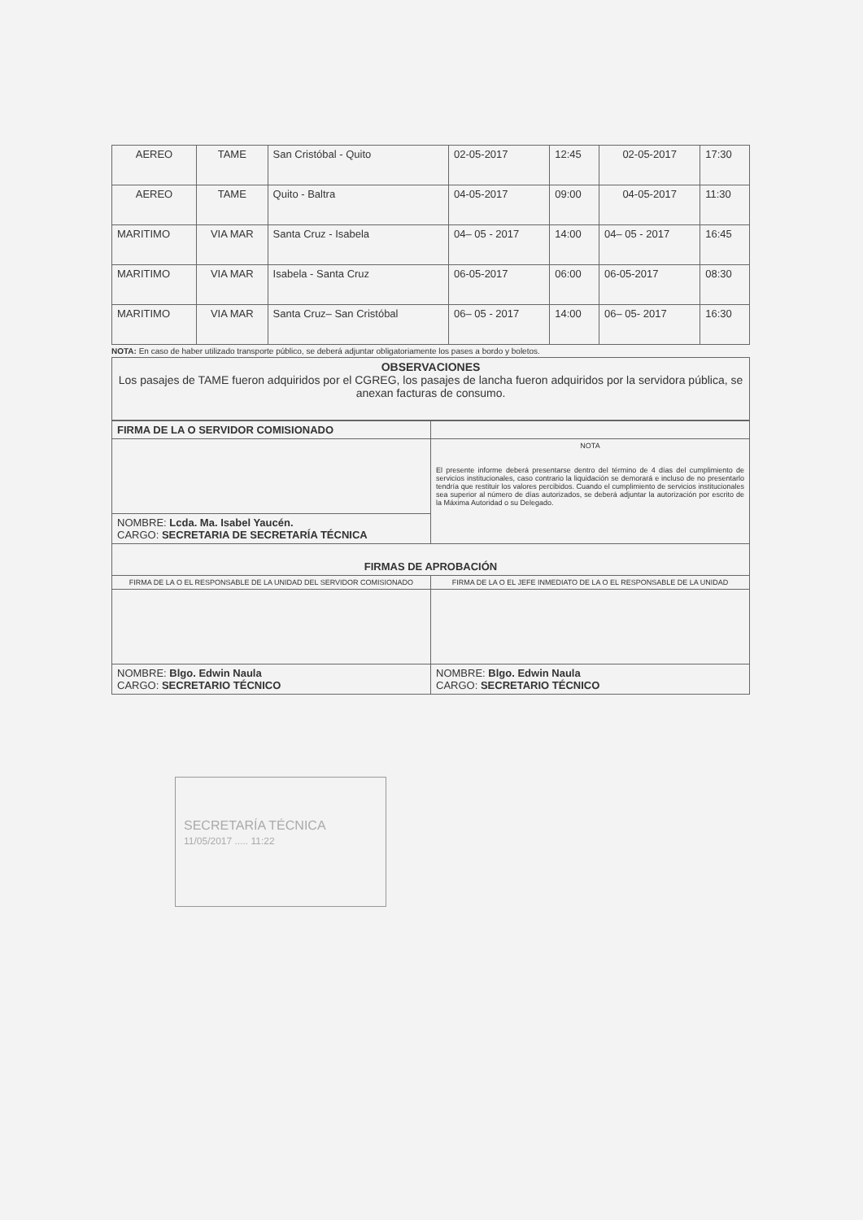| AEREO | TAME | San Cristóbal - Quito | 02-05-2017 | 12:45 | 02-05-2017 | 17:30 |
| AEREO | TAME | Quito - Baltra | 04-05-2017 | 09:00 | 04-05-2017 | 11:30 |
| MARITIMO | VIA MAR | Santa Cruz - Isabela | 04– 05 - 2017 | 14:00 | 04– 05 - 2017 | 16:45 |
| MARITIMO | VIA MAR | Isabela - Santa Cruz | 06-05-2017 | 06:00 | 06-05-2017 | 08:30 |
| MARITIMO | VIA MAR | Santa Cruz– San Cristóbal | 06– 05 - 2017 | 14:00 | 06– 05- 2017 | 16:30 |
NOTA: En caso de haber utilizado transporte público, se deberá adjuntar obligatoriamente los pases a bordo y boletos.
| OBSERVACIONES Los pasajes de TAME fueron adquiridos por el CGREG, los pasajes de lancha fueron adquiridos por la servidora pública, se anexan facturas de consumo. |
| FIRMA DE LA O SERVIDOR COMISIONADO | |
| | NOTA El presente informe deberá presentarse dentro del término de 4 días del cumplimiento de servicios institucionales, caso contrario la liquidación se demorará e incluso de no presentarlo tendría que restituir los valores percibidos. Cuando el cumplimiento de servicios institucionales sea superior al número de días autorizados, se deberá adjuntar la autorización por escrito de la Máxima Autoridad o su Delegado. |
| NOMBRE: Lcda. Ma. Isabel Yaucén. CARGO: SECRETARIA DE SECRETARÍA TÉCNICA | |
| FIRMAS DE APROBACIÓN | |
| FIRMA DE LA O EL RESPONSABLE DE LA UNIDAD DEL SERVIDOR COMISIONADO | FIRMA DE LA O EL JEFE INMEDIATO DE LA O EL RESPONSABLE DE LA UNIDAD |
| NOMBRE: Blgo. Edwin Naula CARGO: SECRETARIO TÉCNICO | NOMBRE: Blgo. Edwin Naula CARGO: SECRETARIO TÉCNICO |
SECRETARÍA TÉCNICA
11/05/2017 ..... 11:22